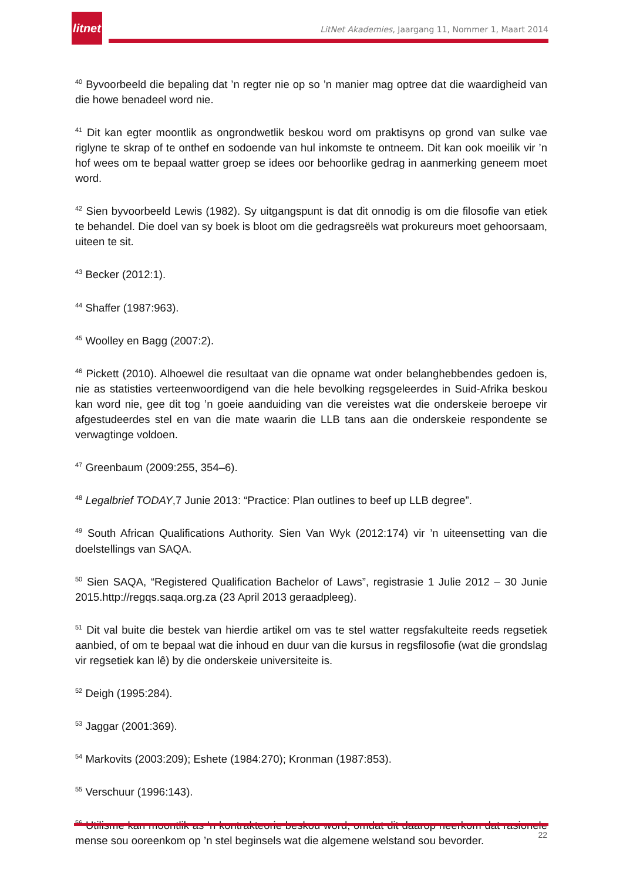litnet
LitNet Akademies, Jaargang 11, Nommer 1, Maart 2014
<sup>40</sup> Byvoorbeeld die bepaling dat ’n regter nie op so ’n manier mag optree dat die waardigheid van die howe benadeel word nie.
<sup>41</sup> Dit kan egter moontlik as ongrondwetlik beskou word om praktisyns op grond van sulke vae riglyne te skrap of te onthef en sodoende van hul inkomste te ontneem. Dit kan ook moeilik vir ’n hof wees om te bepaal watter groep se idees oor behoorlike gedrag in aanmerking geneem moet word.
<sup>42</sup> Sien byvoorbeeld Lewis (1982). Sy uitgangspunt is dat dit onnodig is om die filosofie van etiek te behandel. Die doel van sy boek is bloot om die gedragsreëls wat prokureurs moet gehoorsaam, uiteen te sit.
<sup>43</sup> Becker (2012:1).
<sup>44</sup> Shaffer (1987:963).
<sup>45</sup> Woolley en Bagg (2007:2).
<sup>46</sup> Pickett (2010). Alhoewel die resultaat van die opname wat onder belanghebbendes gedoen is, nie as statisties verteenwoordigend van die hele bevolking regsgeleerdes in Suid-Afrika beskou kan word nie, gee dit tog ’n goeie aanduiding van die vereistes wat die onderskeie beroepe vir afgestudeerdes stel en van die mate waarin die LLB tans aan die onderskeie respondente se verwagtinge voldoen.
<sup>47</sup> Greenbaum (2009:255, 354–6).
<sup>48</sup> Legalbrief TODAY,7 Junie 2013: “Practice: Plan outlines to beef up LLB degree”.
<sup>49</sup> South African Qualifications Authority. Sien Van Wyk (2012:174) vir ’n uiteensetting van die doelstellings van SAQA.
<sup>50</sup> Sien SAQA, “Registered Qualification Bachelor of Laws”, registrasie 1 Julie 2012 – 30 Junie 2015.http://regqs.saqa.org.za (23 April 2013 geraadpleeg).
<sup>51</sup> Dit val buite die bestek van hierdie artikel om vas te stel watter regsfakulteite reeds regsetiek aanbied, of om te bepaal wat die inhoud en duur van die kursus in regsfilosofie (wat die grondslag vir regsetiek kan lê) by die onderskeie universiteite is.
<sup>52</sup> Deigh (1995:284).
<sup>53</sup> Jaggar (2001:369).
<sup>54</sup> Markovits (2003:209); Eshete (1984:270); Kronman (1987:853).
<sup>55</sup> Verschuur (1996:143).
<sup>56</sup> Utilisme kan moontlik as ’n kontrakteorie beskou word, omdat dit daarop neerkom dat rasionele mense sou ooreenkom op ’n stel beginsels wat die algemene welstand sou bevorder.
22